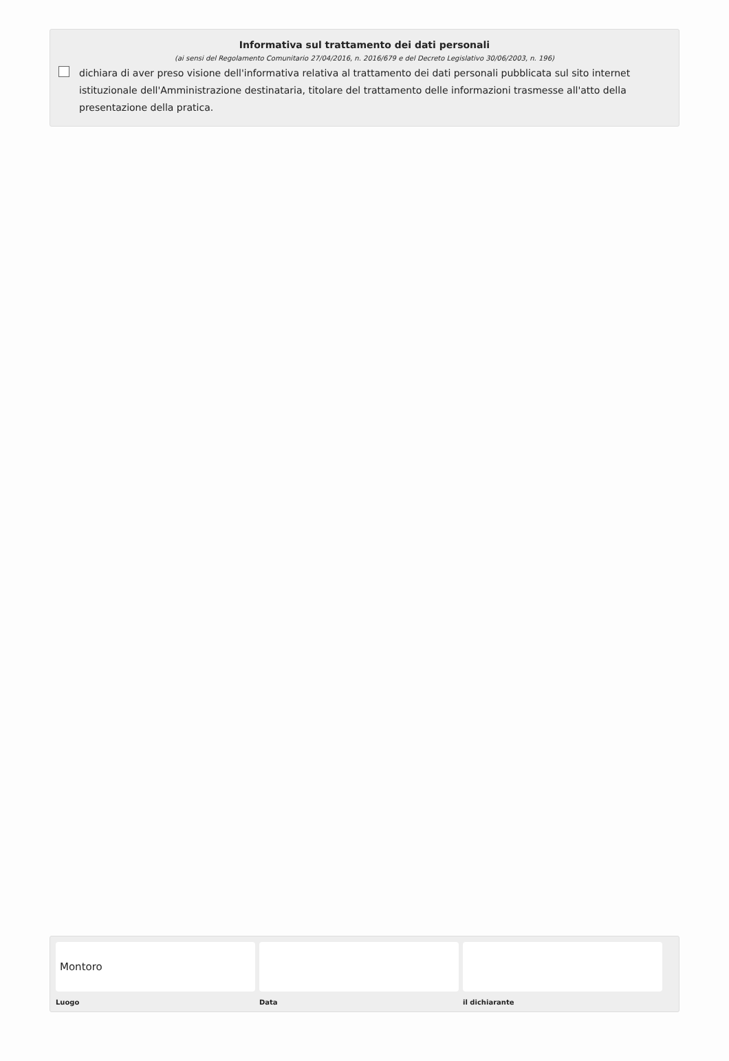Informativa sul trattamento dei dati personali
(ai sensi del Regolamento Comunitario 27/04/2016, n. 2016/679 e del Decreto Legislativo 30/06/2003, n. 196)
dichiara di aver preso visione dell'informativa relativa al trattamento dei dati personali pubblicata sul sito internet istituzionale dell'Amministrazione destinataria, titolare del trattamento delle informazioni trasmesse all'atto della presentazione della pratica.
Montoro
Luogo
Data il dichiarante